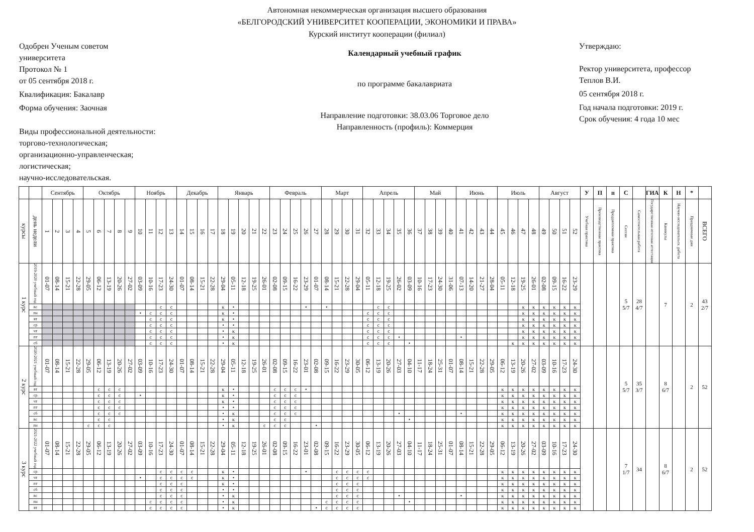Автономная некоммерческая организация высшего образования
«БЕЛГОРОДСКИЙ УНИВЕРСИТЕТ КООПЕРАЦИИ, ЭКОНОМИКИ И ПРАВА»
Курский институт кооперации (филиал)
Одобрен Ученым советом
университета
Протокол № 1
от 05 сентября 2018 г.
Квалификация: Бакалавр
Форма обучения: Заочная
Виды профессиональной деятельности:
торгово-технологическая;
организационно-управленческая;
логистическая;
научно-исследовательская.
Календарный учебный график
по программе бакалавриата
Направление подготовки: 38.03.06 Торговое дело
Направленность (профиль): Коммерция
Утверждаю:
Ректор университета, профессор
Теплов В.И.
05 сентября 2018 г.
Год начала подготовки: 2019 г.
Срок обучения: 4 года 10 мес
| | | Сентябрь | | | | Октябрь | | | | | Ноябрь | | | | Декабрь | | | | Январь | | | | | Февраль | | | | | Март | | | | Апрель | | | | | Май | | | | Июнь | | | | Июль | | | | Август | | | | У | П | п | С | | ГИА | К | Н | * | |
| --- | --- | --- | --- | --- | --- | --- | --- | --- | --- | --- | --- | --- | --- | --- | --- | --- | --- | --- | --- | --- | --- | --- | --- | --- | --- | --- | --- | --- | --- | --- | --- | --- | --- | --- | --- | --- | --- | --- | --- | --- | --- | --- | --- | --- | --- | --- | --- | --- | --- | --- | --- | --- | --- | --- | --- | --- | --- | --- | --- | --- | --- | --- | --- |
| курсы | день недели | 1 | 2 | 3 | 4 | 5 | 6 | 7 | 8 | 9 | 10 | 11 | 12 | 13 | 14 | 15 | 16 | 17 | 18 | 19 | 20 | 21 | 22 | 23 | 24 | 25 | 26 | 27 | 28 | 29 | 30 | 31 | 32 | 33 | 34 | 35 | 36 | 37 | 38 | 39 | 40 | 41 | 42 | 43 | 44 | 45 | 46 | 47 | 48 | 49 | 50 | 51 | 52 | Учебная практика | Производственная практика | Преддипломная практика | Сессия | Самостоятельная работа | Государственная итоговая аттестация | Каникулы | Научно-исследовательск. работа | Праздничные дни | ВСЕГО |
| 1 курс | 2019-2020 учебный год | 01-07 | 08-14 | 15-21 | 22-28 | 29-05 | 06-12 | 13-19 | 20-26 | 27-02 | 03-09 | 10-16 | 17-23 | 24-30 | 01-07 | 08-14 | 15-21 | 22-28 | 29-04 | 05-11 | 12-18 | 19-25 | 26-01 | 02-08 | 09-15 | 16-22 | 23-29 | 01-07 | 08-14 | 15-21 | 22-28 | 29-04 | 05-11 | 12-18 | 19-25 | 26-02 | 03-09 | 10-16 | 17-23 | 24-30 | 31-06 | 07-13 | 14-20 | 21-27 | 28-04 | 05-11 | 12-18 | 19-25 | 26-01 | 02-08 | 09-15 | 16-22 | 23-29 | | | | 5 5/7 | 28 4/7 | | 7 | | 2 | 43 2/7 |
| | вс | | | | | | | | | | | | с | с | | | | | к | • | | | | | | | • | | • | | | | | с | с | | | | | | | | | | | | | к | к | к | к | к | к | | | | | | | | | | |
| | пн | | | | | | | | | | • | с | с | с | | | | | к | • | | | | | | | | | | | | | с | с | с | | | | | | | | | | | | | к | к | к | к | к | к | | | | | | | | | | |
| | вт | | | | | | | | | | | с | с | с | | | | | к | • | | | | | | | | | | | | | с | с | с | | | | | | | | | | | | | к | к | к | к | к | к | | | | | | | | | | |
| | ср | | | | | | | | | | | с | с | с | | | | | • | • | | | | | | | | | | | | | с | с | с | | | | | | | | | | | | | к | к | к | к | к | к | | | | | | | | | | |
| | чт | | | | | | | | | | | с | с | с | | | | | • | к | | | | | | | | | | | | | с | с | с | | | | | | | | | | | | | к | к | к | к | к | к | | | | | | | | | | |
| | пт | | | | | | | | | | | с | с | с | | | | | • | к | | | | | | | | | | | | | с | с | с | • | | | | | | • | | | | | | к | к | к | к | к | к | | | | | | | | | | |
| | сб | | | | | | | | | | | с | с | с | | | | | • | к | | | | | | | | | | | | | с | с | с | | • | | | | | | | | | | к | к | к | к | к | к | к | | | | | | | | | | |
| 2 курс | 2020-2021 учебный год | 01-07 | 08-14 | 15-21 | 22-28 | 29-05 | 06-12 | 13-19 | 20-26 | 27-02 | 03-09 | 10-16 | 17-23 | 24-30 | 01-07 | 08-14 | 15-21 | 22-28 | 29-04 | 05-11 | 12-18 | 19-25 | 26-01 | 02-08 | 09-15 | 16-22 | 23-01 | 02-08 | 09-15 | 16-22 | 23-29 | 30-05 | 06-12 | 13-19 | 20-26 | 27-03 | 04-10 | 11-17 | 18-24 | 25-31 | 01-07 | 08-14 | 15-21 | 22-28 | 29-05 | 06-12 | 13-19 | 20-26 | 27-02 | 03-09 | 10-16 | 17-23 | 24-30 | | | | 5 5/7 | 35 3/7 | | 8 6/7 | | 2 | 52 |
| | вт | | | | | | с | с | с | | | | | | | | | | к | • | | | | с | с | с | • | | | | | | | | | | | | | | | | | | | к | к | к | к | к | к | к | к | | | | | | | | | | |
| | ср | | | | | | с | с | с | | • | | | | | | | | к | • | | | | с | с | с | | | | | | | | | | | | | | | | | | | | к | к | к | к | к | к | к | к | | | | | | | | | | |
| | чт | | | | | | с | с | с | | | | | | | | | | к | • | | | | с | с | с | | | | | | | | | | | | | | | | | | | | к | к | к | к | к | к | к | к | | | | | | | | | | |
| | пт | | | | | | с | с | с | | | | | | | | | | • | • | | | | с | с | с | | | | | | | | | | | | | | | | | | | | к | к | к | к | к | к | к | к | | | | | | | | | | |
| | сб | | | | | | с | с | с | | | | | | | | | | • | к | | | | с | с | с | | | | | | | | | | • | | | | | | • | | | | к | к | к | к | к | к | к | к | | | | | | | | | | |
| | вс | | | | | | с | с | | | | | | | | | | | • | к | | | | с | с | | | | | | | | | | | | • | | | | | | | | | к | к | к | к | к | к | к | к | | | | | | | | | | |
| | пн | | | | | с | с | с | | | | | | | | | | | • | к | | | с | с | с | | | • | | | | | | | | | | | | | | | | | | к | к | к | к | к | к | к | к | | | | | | | | | | |
| 3 курс | 2021-2022 учебный год | 01-07 | 08-14 | 15-21 | 22-28 | 29-05 | 06-12 | 13-19 | 20-26 | 27-02 | 03-09 | 10-16 | 17-23 | 24-30 | 01-07 | 08-14 | 15-21 | 22-28 | 29-04 | 05-11 | 12-18 | 19-25 | 26-01 | 02-08 | 09-15 | 16-22 | 23-01 | 02-08 | 09-15 | 16-22 | 23-29 | 30-05 | 06-12 | 13-19 | 20-26 | 27-03 | 04-10 | 11-17 | 18-24 | 25-31 | 01-07 | 08-14 | 15-21 | 22-28 | 29-05 | 06-12 | 13-19 | 20-26 | 27-02 | 03-09 | 10-16 | 17-23 | 24-30 | | | | 7 1/7 | 34 | | 8 6/7 | | 2 | 52 |
| | ср | | | | | | | | | | | | с | с | с | с | | | к | • | | | | | | | • | | | с | с | с | с | | | | | | | | | | | | | к | к | к | к | к | к | к | к | | | | | | | | | | |
| | чт | | | | | | | | | | • | | с | с | с | с | | | к | • | | | | | | | | | | с | с | с | с | | | | | | | | | | | | | к | к | к | к | к | к | к | к | | | | | | | | | | |
| | пт | | | | | | | | | | | | с | с | с | | | | к | • | | | | | | | | | | с | с | с | | | | | | | | | | | | | | к | к | к | к | к | к | к | к | | | | | | | | | | |
| | сб | | | | | | | | | | | | с | с | с | | | | • | • | | | | | | | | | | с | с | с | | | | | | | | | | | | | | к | к | к | к | к | к | к | к | | | | | | | | | | |
| | вс | | | | | | | | | | | | с | с | с | | | | • | к | | | | | | | | | | с | с | с | | | | • | | | | | | • | | | | к | к | к | к | к | к | к | к | | | | | | | | | | |
| | пн | | | | | | | | | | | с | с | с | с | | | | • | к | | | | | | | | | с | с | с | с | | | | | • | | | | | | | | | к | к | к | к | к | к | к | к | | | | | | | | | | |
| | вт | | | | | | | | | | | с | с | с | с | | | | • | к | | | | | | | | • | с | с | с | с | | | | | | | | | | | | | | к | к | к | к | к | к | к | к | | | | | | | | | | |